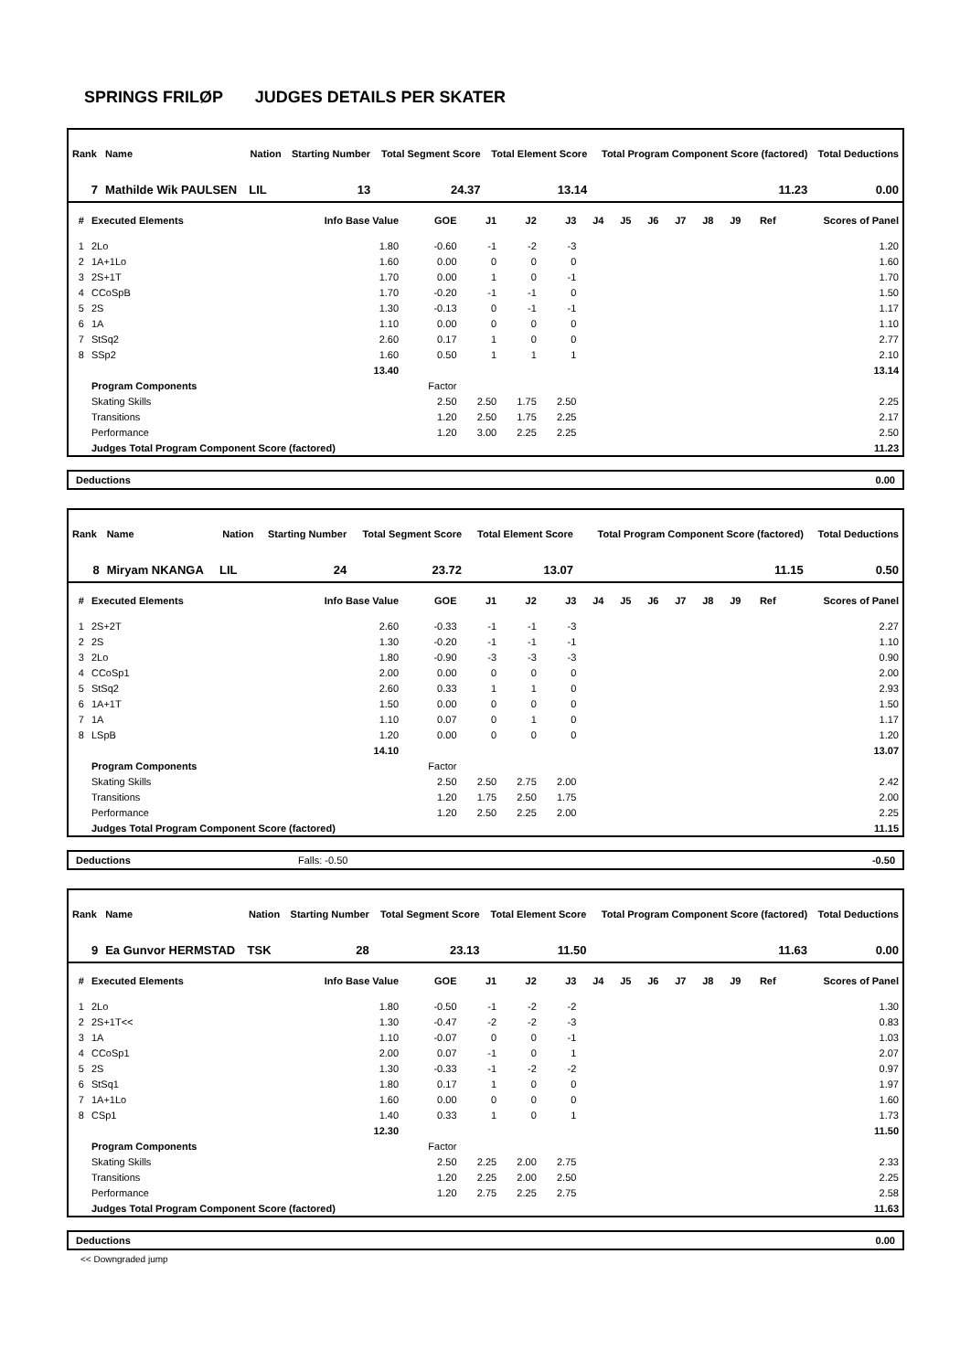SPRINGS FRILØP JUDGES DETAILS PER SKATER
| Rank | Name | Nation | Starting Number | Total Segment Score | Total Element Score | Total Program Component Score (factored) | Total Deductions |
| --- | --- | --- | --- | --- | --- | --- | --- |
| 7 | Mathilde Wik PAULSEN | LIL | 13 | 24.37 | 13.14 | 11.23 | 0.00 |
| # | Executed Elements | Info Base Value | GOE | J1 | J2 | J3 | J4 | J5 | J6 | J7 | J8 | J9 | Ref | Scores of Panel |
| --- | --- | --- | --- | --- | --- | --- | --- | --- | --- | --- | --- | --- | --- | --- |
| 1 | 2Lo | 1.80 | -0.60 | -1 | -2 | -3 | | | | | | | | 1.20 |
| 2 | 1A+1Lo | 1.60 | 0.00 | 0 | 0 | 0 | | | | | | | | 1.60 |
| 3 | 2S+1T | 1.70 | 0.00 | 1 | 0 | -1 | | | | | | | | 1.70 |
| 4 | CCoSpB | 1.70 | -0.20 | -1 | -1 | 0 | | | | | | | | 1.50 |
| 5 | 2S | 1.30 | -0.13 | 0 | -1 | -1 | | | | | | | | 1.17 |
| 6 | 1A | 1.10 | 0.00 | 0 | 0 | 0 | | | | | | | | 1.10 |
| 7 | StSq2 | 2.60 | 0.17 | 1 | 0 | 0 | | | | | | | | 2.77 |
| 8 | SSp2 | 1.60 | 0.50 | 1 | 1 | 1 | | | | | | | | 2.10 |
| | | 13.40 | | | | | | | | | | | | 13.14 |
| | Program Components | | Factor | | | | | | | | | | | |
| | Skating Skills | | 2.50 | 2.50 | 1.75 | 2.50 | | | | | | | | 2.25 |
| | Transitions | | 1.20 | 2.50 | 1.75 | 2.25 | | | | | | | | 2.17 |
| | Performance | | 1.20 | 3.00 | 2.25 | 2.25 | | | | | | | | 2.50 |
| | Judges Total Program Component Score (factored) | | | | | | | | | | | | | 11.23 |
Deductions 0.00
| Rank | Name | Nation | Starting Number | Total Segment Score | Total Element Score | Total Program Component Score (factored) | Total Deductions |
| --- | --- | --- | --- | --- | --- | --- | --- |
| 8 | Miryam NKANGA | LIL | 24 | 23.72 | 13.07 | 11.15 | 0.50 |
| # | Executed Elements | Info Base Value | GOE | J1 | J2 | J3 | J4 | J5 | J6 | J7 | J8 | J9 | Ref | Scores of Panel |
| --- | --- | --- | --- | --- | --- | --- | --- | --- | --- | --- | --- | --- | --- | --- |
| 1 | 2S+2T | 2.60 | -0.33 | -1 | -1 | -3 | | | | | | | | 2.27 |
| 2 | 2S | 1.30 | -0.20 | -1 | -1 | -1 | | | | | | | | 1.10 |
| 3 | 2Lo | 1.80 | -0.90 | -3 | -3 | -3 | | | | | | | | 0.90 |
| 4 | CCoSp1 | 2.00 | 0.00 | 0 | 0 | 0 | | | | | | | | 2.00 |
| 5 | StSq2 | 2.60 | 0.33 | 1 | 1 | 0 | | | | | | | | 2.93 |
| 6 | 1A+1T | 1.50 | 0.00 | 0 | 0 | 0 | | | | | | | | 1.50 |
| 7 | 1A | 1.10 | 0.07 | 0 | 1 | 0 | | | | | | | | 1.17 |
| 8 | LSpB | 1.20 | 0.00 | 0 | 0 | 0 | | | | | | | | 1.20 |
| | | 14.10 | | | | | | | | | | | | 13.07 |
| | Program Components | | Factor | | | | | | | | | | | |
| | Skating Skills | | 2.50 | 2.50 | 2.75 | 2.00 | | | | | | | | 2.42 |
| | Transitions | | 1.20 | 1.75 | 2.50 | 1.75 | | | | | | | | 2.00 |
| | Performance | | 1.20 | 2.50 | 2.25 | 2.00 | | | | | | | | 2.25 |
| | Judges Total Program Component Score (factored) | | | | | | | | | | | | | 11.15 |
Deductions Falls: -0.50 -0.50
| Rank | Name | Nation | Starting Number | Total Segment Score | Total Element Score | Total Program Component Score (factored) | Total Deductions |
| --- | --- | --- | --- | --- | --- | --- | --- |
| 9 | Ea Gunvor HERMSTAD | TSK | 28 | 23.13 | 11.50 | 11.63 | 0.00 |
| # | Executed Elements | Info Base Value | GOE | J1 | J2 | J3 | J4 | J5 | J6 | J7 | J8 | J9 | Ref | Scores of Panel |
| --- | --- | --- | --- | --- | --- | --- | --- | --- | --- | --- | --- | --- | --- | --- |
| 1 | 2Lo | 1.80 | -0.50 | -1 | -2 | -2 | | | | | | | | 1.30 |
| 2 | 2S+1T<< | 1.30 | -0.47 | -2 | -2 | -3 | | | | | | | | 0.83 |
| 3 | 1A | 1.10 | -0.07 | 0 | 0 | -1 | | | | | | | | 1.03 |
| 4 | CCoSp1 | 2.00 | 0.07 | -1 | 0 | 1 | | | | | | | | 2.07 |
| 5 | 2S | 1.30 | -0.33 | -1 | -2 | -2 | | | | | | | | 0.97 |
| 6 | StSq1 | 1.80 | 0.17 | 1 | 0 | 0 | | | | | | | | 1.97 |
| 7 | 1A+1Lo | 1.60 | 0.00 | 0 | 0 | 0 | | | | | | | | 1.60 |
| 8 | CSp1 | 1.40 | 0.33 | 1 | 0 | 1 | | | | | | | | 1.73 |
| | | 12.30 | | | | | | | | | | | | 11.50 |
| | Program Components | | Factor | | | | | | | | | | | |
| | Skating Skills | | 2.50 | 2.25 | 2.00 | 2.75 | | | | | | | | 2.33 |
| | Transitions | | 1.20 | 2.25 | 2.00 | 2.50 | | | | | | | | 2.25 |
| | Performance | | 1.20 | 2.75 | 2.25 | 2.75 | | | | | | | | 2.58 |
| | Judges Total Program Component Score (factored) | | | | | | | | | | | | | 11.63 |
Deductions 0.00
<< Downgraded jump